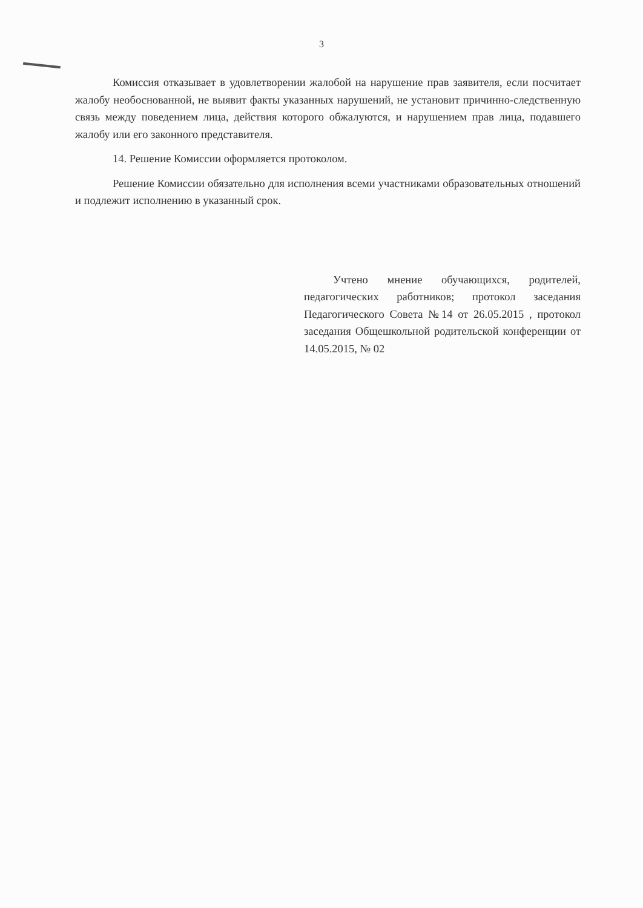3
Комиссия отказывает в удовлетворении жалобой на нарушение прав заявителя, если посчитает жалобу необоснованной, не выявит факты указанных нарушений, не установит причинно-следственную связь между поведением лица, действия которого обжалуются, и нарушением прав лица, подавшего жалобу или его законного представителя.
14. Решение Комиссии оформляется протоколом.
Решение Комиссии обязательно для исполнения всеми участниками образовательных отношений и подлежит исполнению в указанный срок.
Учтено мнение обучающихся, родителей, педагогических работников; протокол заседания Педагогического Совета №14 от 26.05.2015 , протокол заседания Общешкольной родительской конференции от 14.05.2015, № 02